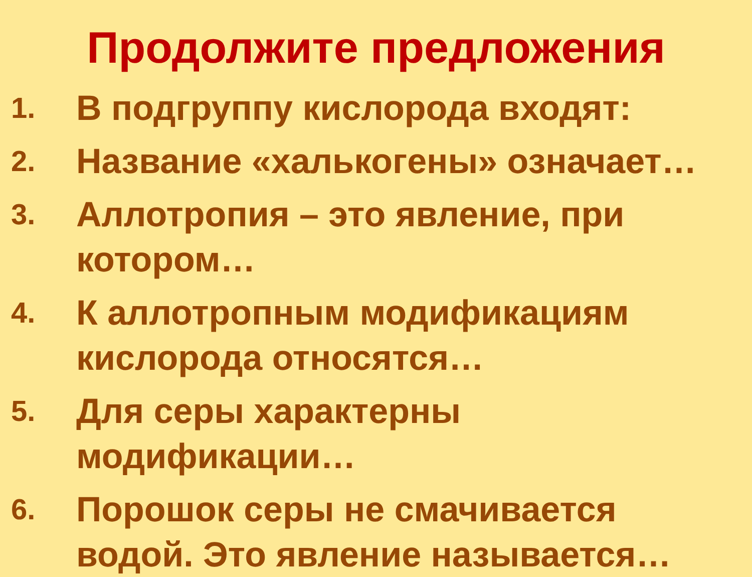Продолжите предложения
1.
В подгруппу кислорода входят:
2.
Название «халькогены» означает…
3.
Аллотропия – это явление, при
котором…
4.
К аллотропным модификациям
кислорода относятся…
5.
Для серы характерны
модификации…
6.
Порошок серы не смачивается
водой. Это явление называется…